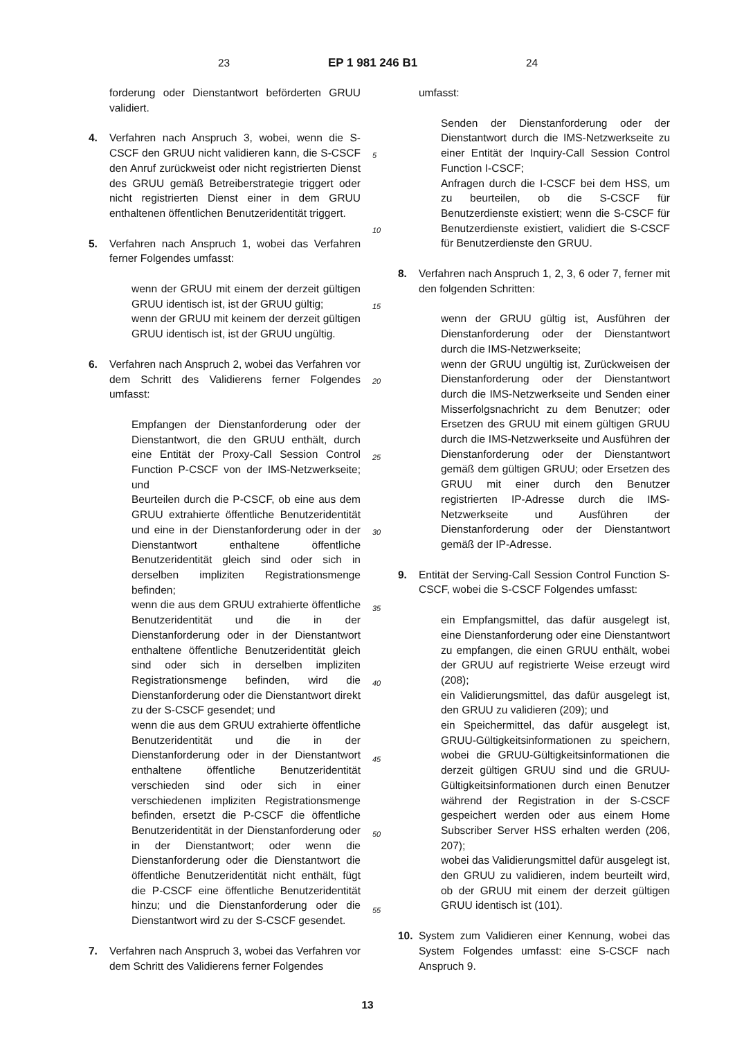23 EP 1 981 246 B1 24
forderung oder Dienstantwort beförderten GRUU validiert.
4. Verfahren nach Anspruch 3, wobei, wenn die S-CSCF den GRUU nicht validieren kann, die S-CSCF den Anruf zurückweist oder nicht registrierten Dienst des GRUU gemäß Betreiberstrategie triggert oder nicht registrierten Dienst einer in dem GRUU enthaltenen öffentlichen Benutzeridentität triggert.
5. Verfahren nach Anspruch 1, wobei das Verfahren ferner Folgendes umfasst:
wenn der GRUU mit einem der derzeit gültigen GRUU identisch ist, ist der GRUU gültig;
wenn der GRUU mit keinem der derzeit gültigen GRUU identisch ist, ist der GRUU ungültig.
6. Verfahren nach Anspruch 2, wobei das Verfahren vor dem Schritt des Validierens ferner Folgendes umfasst:
Empfangen der Dienstanforderung oder der Dienstantwort, die den GRUU enthält, durch eine Entität der Proxy-Call Session Control Function P-CSCF von der IMS-Netzwerkseite; und
Beurteilen durch die P-CSCF, ob eine aus dem GRUU extrahierte öffentliche Benutzeridentität und eine in der Dienstanforderung oder in der Dienstantwort enthaltene öffentliche Benutzeridentität gleich sind oder sich in derselben impliziten Registrationsmenge befinden;
wenn die aus dem GRUU extrahierte öffentliche Benutzeridentität und die in der Dienstanforderung oder in der Dienstantwort enthaltene öffentliche Benutzeridentität gleich sind oder sich in derselben impliziten Registrationsmenge befinden, wird die Dienstanforderung oder die Dienstantwort direkt zu der S-CSCF gesendet; und
wenn die aus dem GRUU extrahierte öffentliche Benutzeridentität und die in der Dienstanforderung oder in der Dienstantwort enthaltene öffentliche Benutzeridentität verschieden sind oder sich in einer verschiedenen impliziten Registrationsmenge befinden, ersetzt die P-CSCF die öffentliche Benutzeridentität in der Dienstanforderung oder in der Dienstantwort; oder wenn die Dienstanforderung oder die Dienstantwort die öffentliche Benutzeridentität nicht enthält, fügt die P-CSCF eine öffentliche Benutzeridentität hinzu; und die Dienstanforderung oder die Dienstantwort wird zu der S-CSCF gesendet.
7. Verfahren nach Anspruch 3, wobei das Verfahren vor dem Schritt des Validierens ferner Folgendes
umfasst:
Senden der Dienstanforderung oder der Dienstantwort durch die IMS-Netzwerkseite zu einer Entität der Inquiry-Call Session Control Function I-CSCF;
Anfragen durch die I-CSCF bei dem HSS, um zu beurteilen, ob die S-CSCF für Benutzerdienste existiert; wenn die S-CSCF für Benutzerdienste existiert, validiert die S-CSCF für Benutzerdienste den GRUU.
8. Verfahren nach Anspruch 1, 2, 3, 6 oder 7, ferner mit den folgenden Schritten:
wenn der GRUU gültig ist, Ausführen der Dienstanforderung oder der Dienstantwort durch die IMS-Netzwerkseite;
wenn der GRUU ungültig ist, Zurückweisen der Dienstanforderung oder der Dienstantwort durch die IMS-Netzwerkseite und Senden einer Misserfolgsnachricht zu dem Benutzer; oder Ersetzen des GRUU mit einem gültigen GRUU durch die IMS-Netzwerkseite und Ausführen der Dienstanforderung oder der Dienstantwort gemäß dem gültigen GRUU; oder Ersetzen des GRUU mit einer durch den Benutzer registrierten IP-Adresse durch die IMS-Netzwerkseite und Ausführen der Dienstanforderung oder der Dienstantwort gemäß der IP-Adresse.
9. Entität der Serving-Call Session Control Function S-CSCF, wobei die S-CSCF Folgendes umfasst:
ein Empfangsmittel, das dafür ausgelegt ist, eine Dienstanforderung oder eine Dienstantwort zu empfangen, die einen GRUU enthält, wobei der GRUU auf registrierte Weise erzeugt wird (208);
ein Validierungsmittel, das dafür ausgelegt ist, den GRUU zu validieren (209); und
ein Speichermittel, das dafür ausgelegt ist, GRUU-Gültigkeitsinformationen zu speichern, wobei die GRUU-Gültigkeitsinformationen die derzeit gültigen GRUU sind und die GRUU-Gültigkeitsinformationen durch einen Benutzer während der Registration in der S-CSCF gespeichert werden oder aus einem Home Subscriber Server HSS erhalten werden (206, 207);
wobei das Validierungsmittel dafür ausgelegt ist, den GRUU zu validieren, indem beurteilt wird, ob der GRUU mit einem der derzeit gültigen GRUU identisch ist (101).
10. System zum Validieren einer Kennung, wobei das System Folgendes umfasst: eine S-CSCF nach Anspruch 9.
5
10
15
20
25
30
35
40
45
50
55
13